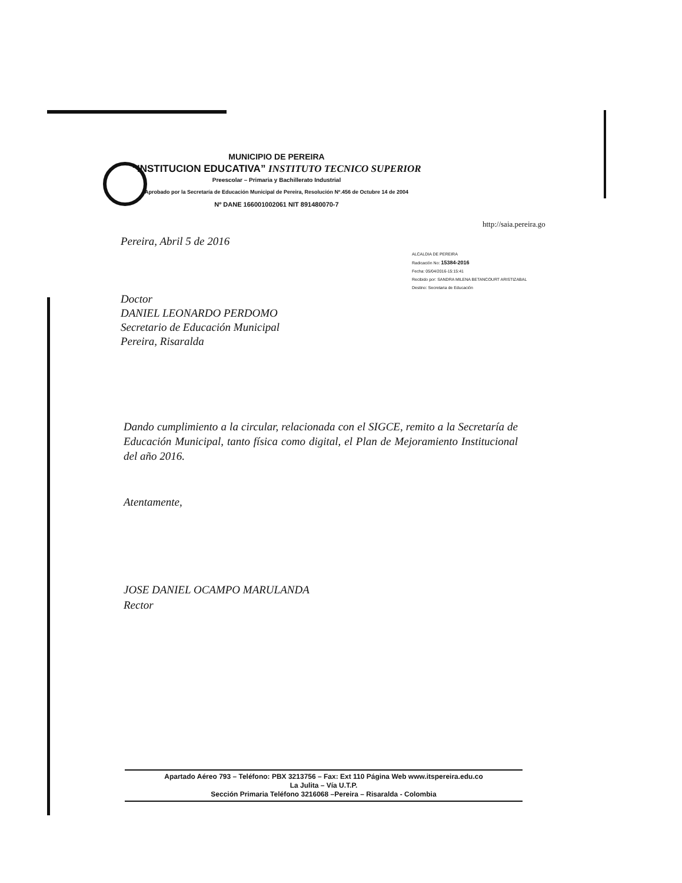MUNICIPIO DE PEREIRA
“INSTITUCION EDUCATIVA” INSTITUTO TECNICO SUPERIOR
Preescolar – Primaria y Bachillerato Industrial
Aprobado por la Secretaría de Educación Municipal de Pereira, Resolución Nº.456 de Octubre 14 de 2004
Nº DANE 166001002061 NIT 891480070-7
http://saia.pereira.go
Pereira, Abril 5 de 2016
ALCALDIA DE PEREIRA
Radicación No: 15384-2016
Fecha: 05/04/2016-15:15:41
Recibido por: SANDRA MILENA BETANCOURT ARISTIZABAL
Destino: Secretaria de Educación
Doctor
DANIEL LEONARDO PERDOMO
Secretario de Educación Municipal
Pereira, Risaralda
Dando cumplimiento a la circular, relacionada con el SIGCE, remito a la Secretaría de Educación Municipal, tanto física como digital, el Plan de Mejoramiento Institucional del año 2016.
Atentamente,
JOSE DANIEL OCAMPO MARULANDA
Rector
Apartado Aéreo 793 – Teléfono: PBX 3213756 – Fax: Ext 110 Página Web www.itspereira.edu.co
La Julita – Vía U.T.P.
Sección Primaria Teléfono 3216068 –Pereira – Risaralda - Colombia